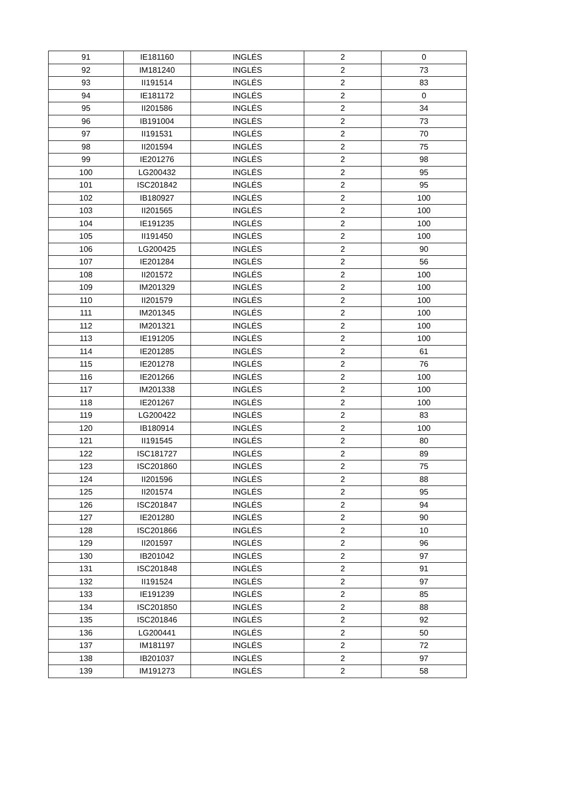| 91 | IE181160 | INGLÉS | 2 | 0 |
| 92 | IM181240 | INGLÉS | 2 | 73 |
| 93 | II191514 | INGLÉS | 2 | 83 |
| 94 | IE181172 | INGLÉS | 2 | 0 |
| 95 | II201586 | INGLÉS | 2 | 34 |
| 96 | IB191004 | INGLÉS | 2 | 73 |
| 97 | II191531 | INGLÉS | 2 | 70 |
| 98 | II201594 | INGLÉS | 2 | 75 |
| 99 | IE201276 | INGLÉS | 2 | 98 |
| 100 | LG200432 | INGLÉS | 2 | 95 |
| 101 | ISC201842 | INGLÉS | 2 | 95 |
| 102 | IB180927 | INGLÉS | 2 | 100 |
| 103 | II201565 | INGLÉS | 2 | 100 |
| 104 | IE191235 | INGLÉS | 2 | 100 |
| 105 | II191450 | INGLÉS | 2 | 100 |
| 106 | LG200425 | INGLÉS | 2 | 90 |
| 107 | IE201284 | INGLÉS | 2 | 56 |
| 108 | II201572 | INGLÉS | 2 | 100 |
| 109 | IM201329 | INGLÉS | 2 | 100 |
| 110 | II201579 | INGLÉS | 2 | 100 |
| 111 | IM201345 | INGLÉS | 2 | 100 |
| 112 | IM201321 | INGLÉS | 2 | 100 |
| 113 | IE191205 | INGLÉS | 2 | 100 |
| 114 | IE201285 | INGLÉS | 2 | 61 |
| 115 | IE201278 | INGLÉS | 2 | 76 |
| 116 | IE201266 | INGLÉS | 2 | 100 |
| 117 | IM201338 | INGLÉS | 2 | 100 |
| 118 | IE201267 | INGLÉS | 2 | 100 |
| 119 | LG200422 | INGLÉS | 2 | 83 |
| 120 | IB180914 | INGLÉS | 2 | 100 |
| 121 | II191545 | INGLÉS | 2 | 80 |
| 122 | ISC181727 | INGLÉS | 2 | 89 |
| 123 | ISC201860 | INGLÉS | 2 | 75 |
| 124 | II201596 | INGLÉS | 2 | 88 |
| 125 | II201574 | INGLÉS | 2 | 95 |
| 126 | ISC201847 | INGLÉS | 2 | 94 |
| 127 | IE201280 | INGLÉS | 2 | 90 |
| 128 | ISC201866 | INGLÉS | 2 | 10 |
| 129 | II201597 | INGLÉS | 2 | 96 |
| 130 | IB201042 | INGLÉS | 2 | 97 |
| 131 | ISC201848 | INGLÉS | 2 | 91 |
| 132 | II191524 | INGLÉS | 2 | 97 |
| 133 | IE191239 | INGLÉS | 2 | 85 |
| 134 | ISC201850 | INGLÉS | 2 | 88 |
| 135 | ISC201846 | INGLÉS | 2 | 92 |
| 136 | LG200441 | INGLÉS | 2 | 50 |
| 137 | IM181197 | INGLÉS | 2 | 72 |
| 138 | IB201037 | INGLÉS | 2 | 97 |
| 139 | IM191273 | INGLÉS | 2 | 58 |